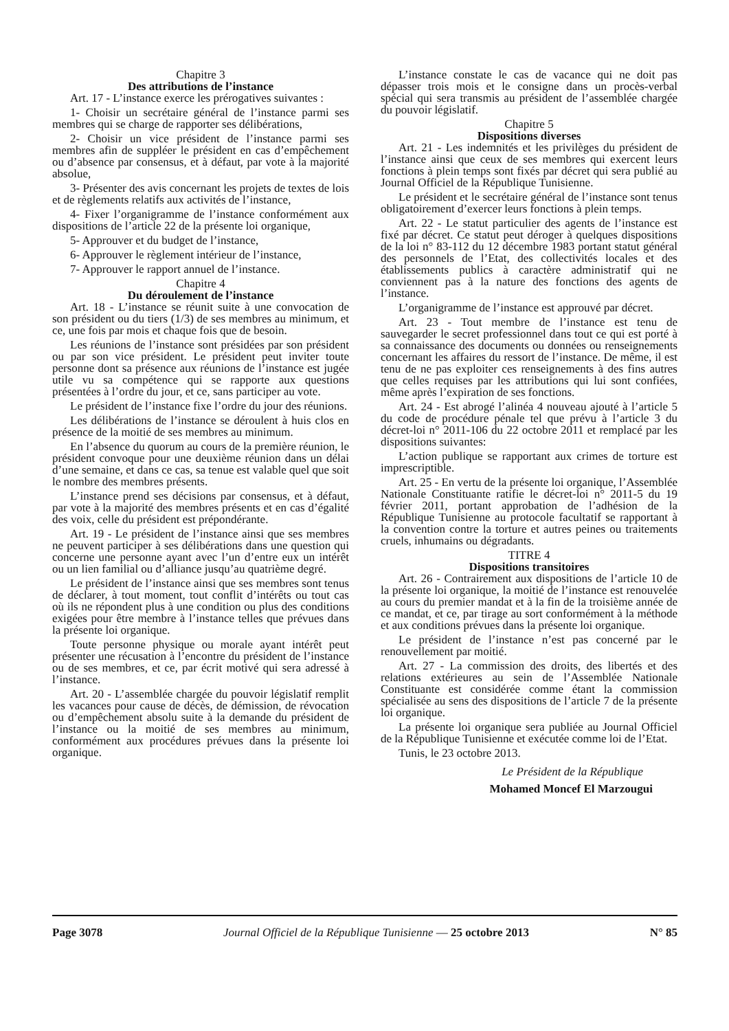Chapitre 3
Des attributions de l’instance
Art. 17 - L’instance exerce les prérogatives suivantes :
1- Choisir un secrétaire général de l’instance parmi ses membres qui se charge de rapporter ses délibérations,
2- Choisir un vice président de l’instance parmi ses membres afin de suppléer le président en cas d’empêchement ou d’absence par consensus, et à défaut, par vote à la majorité absolue,
3- Présenter des avis concernant les projets de textes de lois et de règlements relatifs aux activités de l’instance,
4- Fixer l’organigramme de l’instance conformément aux dispositions de l’article 22 de la présente loi organique,
5- Approuver et du budget de l’instance,
6- Approuver le règlement intérieur de l’instance,
7- Approuver le rapport annuel de l’instance.
Chapitre 4
Du déroulement de l’instance
Art. 18 - L’instance se réunit suite à une convocation de son président ou du tiers (1/3) de ses membres au minimum, et ce, une fois par mois et chaque fois que de besoin.
Les réunions de l’instance sont présidées par son président ou par son vice président. Le président peut inviter toute personne dont sa présence aux réunions de l’instance est jugée utile vu sa compétence qui se rapporte aux questions présentées à l’ordre du jour, et ce, sans participer au vote.
Le président de l’instance fixe l’ordre du jour des réunions.
Les délibérations de l’instance se déroulent à huis clos en présence de la moitié de ses membres au minimum.
En l’absence du quorum au cours de la première réunion, le président convoque pour une deuxième réunion dans un délai d’une semaine, et dans ce cas, sa tenue est valable quel que soit le nombre des membres présents.
L’instance prend ses décisions par consensus, et à défaut, par vote à la majorité des membres présents et en cas d’égalité des voix, celle du président est prépondérante.
Art. 19 - Le président de l’instance ainsi que ses membres ne peuvent participer à ses délibérations dans une question qui concerne une personne ayant avec l’un d’entre eux un intérêt ou un lien familial ou d’alliance jusqu’au quatrième degré.
Le président de l’instance ainsi que ses membres sont tenus de déclarer, à tout moment, tout conflit d’intérêts ou tout cas où ils ne répondent plus à une condition ou plus des conditions exigées pour être membre à l’instance telles que prévues dans la présente loi organique.
Toute personne physique ou morale ayant intérêt peut présenter une récusation à l’encontre du président de l’instance ou de ses membres, et ce, par écrit motivé qui sera adressé à l’instance.
Art. 20 - L’assemblée chargée du pouvoir législatif remplit les vacances pour cause de décès, de démission, de révocation ou d’empêchement absolu suite à la demande du président de l’instance ou la moitié de ses membres au minimum, conformément aux procédures prévues dans la présente loi organique.
L’instance constate le cas de vacance qui ne doit pas dépasser trois mois et le consigne dans un procès-verbal spécial qui sera transmis au président de l’assemblée chargée du pouvoir législatif.
Chapitre 5
Dispositions diverses
Art. 21 - Les indemnités et les privilèges du président de l’instance ainsi que ceux de ses membres qui exercent leurs fonctions à plein temps sont fixés par décret qui sera publié au Journal Officiel de la République Tunisienne.
Le président et le secrétaire général de l’instance sont tenus obligatoirement d’exercer leurs fonctions à plein temps.
Art. 22 - Le statut particulier des agents de l’instance est fixé par décret. Ce statut peut déroger à quelques dispositions de la loi n° 83-112 du 12 décembre 1983 portant statut général des personnels de l’Etat, des collectivités locales et des établissements publics à caractère administratif qui ne conviennent pas à la nature des fonctions des agents de l’instance.
L’organigramme de l’instance est approuvé par décret.
Art. 23 - Tout membre de l’instance est tenu de sauvegarder le secret professionnel dans tout ce qui est porté à sa connaissance des documents ou données ou renseignements concernant les affaires du ressort de l’instance. De même, il est tenu de ne pas exploiter ces renseignements à des fins autres que celles requises par les attributions qui lui sont confiées, même après l’expiration de ses fonctions.
Art. 24 - Est abrogé l’alinéa 4 nouveau ajouté à l’article 5 du code de procédure pénale tel que prévu à l’article 3 du décret-loi n° 2011-106 du 22 octobre 2011 et remplacé par les dispositions suivantes:
L’action publique se rapportant aux crimes de torture est imprescriptible.
Art. 25 - En vertu de la présente loi organique, l’Assemblée Nationale Constituante ratifie le décret-loi n° 2011-5 du 19 février 2011, portant approbation de l’adhésion de la République Tunisienne au protocole facultatif se rapportant à la convention contre la torture et autres peines ou traitements cruels, inhumains ou dégradants.
TITRE 4
Dispositions transitoires
Art. 26 - Contrairement aux dispositions de l’article 10 de la présente loi organique, la moitié de l’instance est renouvelée au cours du premier mandat et à la fin de la troisième année de ce mandat, et ce, par tirage au sort conformément à la méthode et aux conditions prévues dans la présente loi organique.
Le président de l’instance n’est pas concerné par le renouvellement par moitié.
Art. 27 - La commission des droits, des libertés et des relations extérieures au sein de l’Assemblée Nationale Constituante est considérée comme étant la commission spécialisée au sens des dispositions de l’article 7 de la présente loi organique.
La présente loi organique sera publiée au Journal Officiel de la République Tunisienne et exécutée comme loi de l’Etat.
Tunis, le 23 octobre 2013.
Le Président de la République
Mohamed Moncef El Marzougui
Page 3078 Journal Officiel de la République Tunisienne — 25 octobre 2013 N° 85